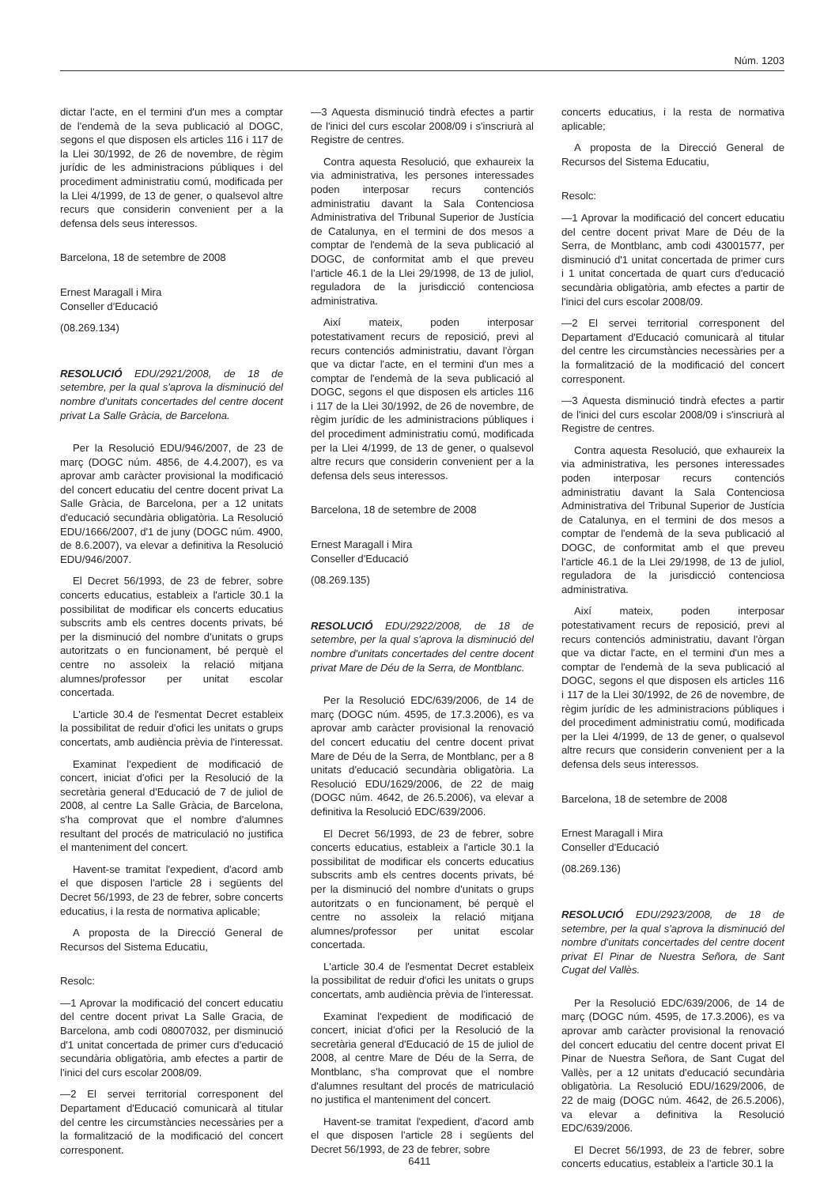Núm. 1203
dictar l'acte, en el termini d'un mes a comptar de l'endemà de la seva publicació al DOGC, segons el que disposen els articles 116 i 117 de la Llei 30/1992, de 26 de novembre, de règim jurídic de les administracions públiques i del procediment administratiu comú, modificada per la Llei 4/1999, de 13 de gener, o qualsevol altre recurs que considerin convenient per a la defensa dels seus interessos.
Barcelona, 18 de setembre de 2008
Ernest Maragall i Mira
Conseller d'Educació
(08.269.134)
RESOLUCIÓ EDU/2921/2008, de 18 de setembre, per la qual s'aprova la disminució del nombre d'unitats concertades del centre docent privat La Salle Gràcia, de Barcelona.
Per la Resolució EDU/946/2007, de 23 de març (DOGC núm. 4856, de 4.4.2007), es va aprovar amb caràcter provisional la modificació del concert educatiu del centre docent privat La Salle Gràcia, de Barcelona, per a 12 unitats d'educació secundària obligatòria. La Resolució EDU/1666/2007, d'1 de juny (DOGC núm. 4900, de 8.6.2007), va elevar a definitiva la Resolució EDU/946/2007.
El Decret 56/1993, de 23 de febrer, sobre concerts educatius, estableix a l'article 30.1 la possibilitat de modificar els concerts educatius subscrits amb els centres docents privats, bé per la disminució del nombre d'unitats o grups autoritzats o en funcionament, bé perquè el centre no assoleix la relació mitjana alumnes/professor per unitat escolar concertada.
L'article 30.4 de l'esmentat Decret estableix la possibilitat de reduir d'ofici les unitats o grups concertats, amb audiència prèvia de l'interessat.
Examinat l'expedient de modificació de concert, iniciat d'ofici per la Resolució de la secretària general d'Educació de 7 de juliol de 2008, al centre La Salle Gràcia, de Barcelona, s'ha comprovat que el nombre d'alumnes resultant del procés de matriculació no justifica el manteniment del concert.
Havent-se tramitat l'expedient, d'acord amb el que disposen l'article 28 i següents del Decret 56/1993, de 23 de febrer, sobre concerts educatius, i la resta de normativa aplicable;
A proposta de la Direcció General de Recursos del Sistema Educatiu,
Resolc:
—1 Aprovar la modificació del concert educatiu del centre docent privat La Salle Gracia, de Barcelona, amb codi 08007032, per disminució d'1 unitat concertada de primer curs d'educació secundària obligatòria, amb efectes a partir de l'inici del curs escolar 2008/09.
—2 El servei territorial corresponent del Departament d'Educació comunicarà al titular del centre les circumstàncies necessàries per a la formalització de la modificació del concert corresponent.
—3 Aquesta disminució tindrà efectes a partir de l'inici del curs escolar 2008/09 i s'inscriurà al Registre de centres.
Contra aquesta Resolució, que exhaureix la via administrativa, les persones interessades poden interposar recurs contenciós administratiu davant la Sala Contenciosa Administrativa del Tribunal Superior de Justícia de Catalunya, en el termini de dos mesos a comptar de l'endemà de la seva publicació al DOGC, de conformitat amb el que preveu l'article 46.1 de la Llei 29/1998, de 13 de juliol, reguladora de la jurisdicció contenciosa administrativa.
Així mateix, poden interposar potestativament recurs de reposició, previ al recurs contenciós administratiu, davant l'òrgan que va dictar l'acte, en el termini d'un mes a comptar de l'endemà de la seva publicació al DOGC, segons el que disposen els articles 116 i 117 de la Llei 30/1992, de 26 de novembre, de règim jurídic de les administracions públiques i del procediment administratiu comú, modificada per la Llei 4/1999, de 13 de gener, o qualsevol altre recurs que considerin convenient per a la defensa dels seus interessos.
Barcelona, 18 de setembre de 2008
Ernest Maragall i Mira
Conseller d'Educació
(08.269.135)
RESOLUCIÓ EDU/2922/2008, de 18 de setembre, per la qual s'aprova la disminució del nombre d'unitats concertades del centre docent privat Mare de Déu de la Serra, de Montblanc.
Per la Resolució EDC/639/2006, de 14 de març (DOGC núm. 4595, de 17.3.2006), es va aprovar amb caràcter provisional la renovació del concert educatiu del centre docent privat Mare de Déu de la Serra, de Montblanc, per a 8 unitats d'educació secundària obligatòria. La Resolució EDU/1629/2006, de 22 de maig (DOGC núm. 4642, de 26.5.2006), va elevar a definitiva la Resolució EDC/639/2006.
El Decret 56/1993, de 23 de febrer, sobre concerts educatius, estableix a l'article 30.1 la possibilitat de modificar els concerts educatius subscrits amb els centres docents privats, bé per la disminució del nombre d'unitats o grups autoritzats o en funcionament, bé perquè el centre no assoleix la relació mitjana alumnes/professor per unitat escolar concertada.
L'article 30.4 de l'esmentat Decret estableix la possibilitat de reduir d'ofici les unitats o grups concertats, amb audiència prèvia de l'interessat.
Examinat l'expedient de modificació de concert, iniciat d'ofici per la Resolució de la secretària general d'Educació de 15 de juliol de 2008, al centre Mare de Déu de la Serra, de Montblanc, s'ha comprovat que el nombre d'alumnes resultant del procés de matriculació no justifica el manteniment del concert.
Havent-se tramitat l'expedient, d'acord amb el que disposen l'article 28 i següents del Decret 56/1993, de 23 de febrer, sobre
concerts educatius, i la resta de normativa aplicable;
A proposta de la Direcció General de Recursos del Sistema Educatiu,
Resolc:
—1 Aprovar la modificació del concert educatiu del centre docent privat Mare de Déu de la Serra, de Montblanc, amb codi 43001577, per disminució d'1 unitat concertada de primer curs i 1 unitat concertada de quart curs d'educació secundària obligatòria, amb efectes a partir de l'inici del curs escolar 2008/09.
—2 El servei territorial corresponent del Departament d'Educació comunicarà al titular del centre les circumstàncies necessàries per a la formalització de la modificació del concert corresponent.
—3 Aquesta disminució tindrà efectes a partir de l'inici del curs escolar 2008/09 i s'inscriurà al Registre de centres.
Contra aquesta Resolució, que exhaureix la via administrativa, les persones interessades poden interposar recurs contenciós administratiu davant la Sala Contenciosa Administrativa del Tribunal Superior de Justícia de Catalunya, en el termini de dos mesos a comptar de l'endemà de la seva publicació al DOGC, de conformitat amb el que preveu l'article 46.1 de la Llei 29/1998, de 13 de juliol, reguladora de la jurisdicció contenciosa administrativa.
Així mateix, poden interposar potestativament recurs de reposició, previ al recurs contenciós administratiu, davant l'òrgan que va dictar l'acte, en el termini d'un mes a comptar de l'endemà de la seva publicació al DOGC, segons el que disposen els articles 116 i 117 de la Llei 30/1992, de 26 de novembre, de règim jurídic de les administracions públiques i del procediment administratiu comú, modificada per la Llei 4/1999, de 13 de gener, o qualsevol altre recurs que considerin convenient per a la defensa dels seus interessos.
Barcelona, 18 de setembre de 2008
Ernest Maragall i Mira
Conseller d'Educació
(08.269.136)
RESOLUCIÓ EDU/2923/2008, de 18 de setembre, per la qual s'aprova la disminució del nombre d'unitats concertades del centre docent privat El Pinar de Nuestra Señora, de Sant Cugat del Vallès.
Per la Resolució EDC/639/2006, de 14 de març (DOGC núm. 4595, de 17.3.2006), es va aprovar amb caràcter provisional la renovació del concert educatiu del centre docent privat El Pinar de Nuestra Señora, de Sant Cugat del Vallès, per a 12 unitats d'educació secundària obligatòria. La Resolució EDU/1629/2006, de 22 de maig (DOGC núm. 4642, de 26.5.2006), va elevar a definitiva la Resolució EDC/639/2006.
El Decret 56/1993, de 23 de febrer, sobre concerts educatius, estableix a l'article 30.1 la
6411